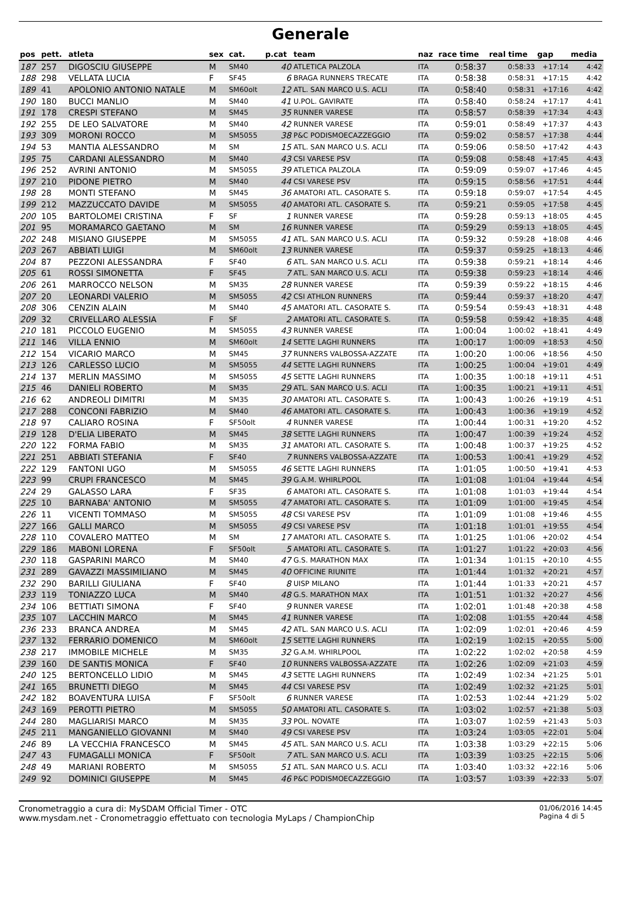Generale
| pos | pett. | atleta | sex | cat. | p.cat | team | naz | race time | real time | gap | media |
| --- | --- | --- | --- | --- | --- | --- | --- | --- | --- | --- | --- |
| 187 | 257 | DIGOSCIU GIUSEPPE | M | SM40 | 40 | ATLETICA PALZOLA | ITA | 0:58:37 | 0:58:33 | +17:14 | 4:42 |
| 188 | 298 | VELLATA LUCIA | F | SF45 | 6 | BRAGA RUNNERS TRECATE | ITA | 0:58:38 | 0:58:31 | +17:15 | 4:42 |
| 189 | 41 | APOLONIO ANTONIO NATALE | M | SM60olt | 12 | ATL. SAN MARCO U.S. ACLI | ITA | 0:58:40 | 0:58:31 | +17:16 | 4:42 |
| 190 | 180 | BUCCI MANLIO | M | SM40 | 41 | U.POL. GAVIRATE | ITA | 0:58:40 | 0:58:24 | +17:17 | 4:41 |
| 191 | 178 | CRESPI STEFANO | M | SM45 | 35 | RUNNER VARESE | ITA | 0:58:57 | 0:58:39 | +17:34 | 4:43 |
| 192 | 255 | DE LEO SALVATORE | M | SM40 | 42 | RUNNER VARESE | ITA | 0:59:01 | 0:58:49 | +17:37 | 4:43 |
| 193 | 309 | MORONI ROCCO | M | SM5055 | 38 | P&C PODISMOECAZZEGGIO | ITA | 0:59:02 | 0:58:57 | +17:38 | 4:44 |
| 194 | 53 | MANTIA ALESSANDRO | M | SM | 15 | ATL. SAN MARCO U.S. ACLI | ITA | 0:59:06 | 0:58:50 | +17:42 | 4:43 |
| 195 | 75 | CARDANI ALESSANDRO | M | SM40 | 43 | CSI VARESE PSV | ITA | 0:59:08 | 0:58:48 | +17:45 | 4:43 |
| 196 | 252 | AVRINI ANTONIO | M | SM5055 | 39 | ATLETICA PALZOLA | ITA | 0:59:09 | 0:59:07 | +17:46 | 4:45 |
| 197 | 210 | PIDONE PIETRO | M | SM40 | 44 | CSI VARESE PSV | ITA | 0:59:15 | 0:58:56 | +17:51 | 4:44 |
| 198 | 28 | MONTI STEFANO | M | SM45 | 36 | AMATORI ATL. CASORATE S. | ITA | 0:59:18 | 0:59:07 | +17:54 | 4:45 |
| 199 | 212 | MAZZUCCATO DAVIDE | M | SM5055 | 40 | AMATORI ATL. CASORATE S. | ITA | 0:59:21 | 0:59:05 | +17:58 | 4:45 |
| 200 | 105 | BARTOLOMEI CRISTINA | F | SF | 1 | RUNNER VARESE | ITA | 0:59:28 | 0:59:13 | +18:05 | 4:45 |
| 201 | 95 | MORAMARCO GAETANO | M | SM | 16 | RUNNER VARESE | ITA | 0:59:29 | 0:59:13 | +18:05 | 4:45 |
| 202 | 248 | MISIANO GIUSEPPE | M | SM5055 | 41 | ATL. SAN MARCO U.S. ACLI | ITA | 0:59:32 | 0:59:28 | +18:08 | 4:46 |
| 203 | 267 | ABBIATI LUIGI | M | SM60olt | 13 | RUNNER VARESE | ITA | 0:59:37 | 0:59:25 | +18:13 | 4:46 |
| 204 | 87 | PEZZONI ALESSANDRA | F | SF40 | 6 | ATL. SAN MARCO U.S. ACLI | ITA | 0:59:38 | 0:59:21 | +18:14 | 4:46 |
| 205 | 61 | ROSSI SIMONETTA | F | SF45 | 7 | ATL. SAN MARCO U.S. ACLI | ITA | 0:59:38 | 0:59:23 | +18:14 | 4:46 |
| 206 | 261 | MARROCCO NELSON | M | SM35 | 28 | RUNNER VARESE | ITA | 0:59:39 | 0:59:22 | +18:15 | 4:46 |
| 207 | 20 | LEONARDI VALERIO | M | SM5055 | 42 | CSI ATHLON RUNNERS | ITA | 0:59:44 | 0:59:37 | +18:20 | 4:47 |
| 208 | 306 | CENZIN ALAIN | M | SM40 | 45 | AMATORI ATL. CASORATE S. | ITA | 0:59:54 | 0:59:43 | +18:31 | 4:48 |
| 209 | 32 | CRIVELLARO ALESSIA | F | SF | 2 | AMATORI ATL. CASORATE S. | ITA | 0:59:58 | 0:59:42 | +18:35 | 4:48 |
| 210 | 181 | PICCOLO EUGENIO | M | SM5055 | 43 | RUNNER VARESE | ITA | 1:00:04 | 1:00:02 | +18:41 | 4:49 |
| 211 | 146 | VILLA ENNIO | M | SM60olt | 14 | SETTE LAGHI RUNNERS | ITA | 1:00:17 | 1:00:09 | +18:53 | 4:50 |
| 212 | 154 | VICARIO MARCO | M | SM45 | 37 | RUNNERS VALBOSSA-AZZATE | ITA | 1:00:20 | 1:00:06 | +18:56 | 4:50 |
| 213 | 126 | CARLESSO LUCIO | M | SM5055 | 44 | SETTE LAGHI RUNNERS | ITA | 1:00:25 | 1:00:04 | +19:01 | 4:49 |
| 214 | 137 | MERLIN MASSIMO | M | SM5055 | 45 | SETTE LAGHI RUNNERS | ITA | 1:00:35 | 1:00:18 | +19:11 | 4:51 |
| 215 | 46 | DANIELI ROBERTO | M | SM35 | 29 | ATL. SAN MARCO U.S. ACLI | ITA | 1:00:35 | 1:00:21 | +19:11 | 4:51 |
| 216 | 62 | ANDREOLI DIMITRI | M | SM35 | 30 | AMATORI ATL. CASORATE S. | ITA | 1:00:43 | 1:00:26 | +19:19 | 4:51 |
| 217 | 288 | CONCONI FABRIZIO | M | SM40 | 46 | AMATORI ATL. CASORATE S. | ITA | 1:00:43 | 1:00:36 | +19:19 | 4:52 |
| 218 | 97 | CALIARO ROSINA | F | SF50olt | 4 | RUNNER VARESE | ITA | 1:00:44 | 1:00:31 | +19:20 | 4:52 |
| 219 | 128 | D'ELIA LIBERATO | M | SM45 | 38 | SETTE LAGHI RUNNERS | ITA | 1:00:47 | 1:00:39 | +19:24 | 4:52 |
| 220 | 122 | FORMA FABIO | M | SM35 | 31 | AMATORI ATL. CASORATE S. | ITA | 1:00:48 | 1:00:37 | +19:25 | 4:52 |
| 221 | 251 | ABBIATI STEFANIA | F | SF40 | 7 | RUNNERS VALBOSSA-AZZATE | ITA | 1:00:53 | 1:00:41 | +19:29 | 4:52 |
| 222 | 129 | FANTONI UGO | M | SM5055 | 46 | SETTE LAGHI RUNNERS | ITA | 1:01:05 | 1:00:50 | +19:41 | 4:53 |
| 223 | 99 | CRUPI FRANCESCO | M | SM45 | 39 | G.A.M. WHIRLPOOL | ITA | 1:01:08 | 1:01:04 | +19:44 | 4:54 |
| 224 | 29 | GALASSO LARA | F | SF35 | 6 | AMATORI ATL. CASORATE S. | ITA | 1:01:08 | 1:01:03 | +19:44 | 4:54 |
| 225 | 10 | BARNABA' ANTONIO | M | SM5055 | 47 | AMATORI ATL. CASORATE S. | ITA | 1:01:09 | 1:01:00 | +19:45 | 4:54 |
| 226 | 11 | VICENTI TOMMASO | M | SM5055 | 48 | CSI VARESE PSV | ITA | 1:01:09 | 1:01:08 | +19:46 | 4:55 |
| 227 | 166 | GALLI MARCO | M | SM5055 | 49 | CSI VARESE PSV | ITA | 1:01:18 | 1:01:01 | +19:55 | 4:54 |
| 228 | 110 | COVALERO MATTEO | M | SM | 17 | AMATORI ATL. CASORATE S. | ITA | 1:01:25 | 1:01:06 | +20:02 | 4:54 |
| 229 | 186 | MABONI LORENA | F | SF50olt | 5 | AMATORI ATL. CASORATE S. | ITA | 1:01:27 | 1:01:22 | +20:03 | 4:56 |
| 230 | 118 | GASPARINI MARCO | M | SM40 | 47 | G.S. MARATHON MAX | ITA | 1:01:34 | 1:01:15 | +20:10 | 4:55 |
| 231 | 289 | GAVAZZI MASSIMILIANO | M | SM45 | 40 | OFFICINE RIUNITE | ITA | 1:01:44 | 1:01:32 | +20:21 | 4:57 |
| 232 | 290 | BARILLI GIULIANA | F | SF40 | 8 | UISP MILANO | ITA | 1:01:44 | 1:01:33 | +20:21 | 4:57 |
| 233 | 119 | TONIAZZO LUCA | M | SM40 | 48 | G.S. MARATHON MAX | ITA | 1:01:51 | 1:01:32 | +20:27 | 4:56 |
| 234 | 106 | BETTIATI SIMONA | F | SF40 | 9 | RUNNER VARESE | ITA | 1:02:01 | 1:01:48 | +20:38 | 4:58 |
| 235 | 107 | LACCHIN MARCO | M | SM45 | 41 | RUNNER VARESE | ITA | 1:02:08 | 1:01:55 | +20:44 | 4:58 |
| 236 | 233 | BRANCA ANDREA | M | SM45 | 42 | ATL. SAN MARCO U.S. ACLI | ITA | 1:02:09 | 1:02:01 | +20:46 | 4:59 |
| 237 | 132 | FERRARIO DOMENICO | M | SM60olt | 15 | SETTE LAGHI RUNNERS | ITA | 1:02:19 | 1:02:15 | +20:55 | 5:00 |
| 238 | 217 | IMMOBILE MICHELE | M | SM35 | 32 | G.A.M. WHIRLPOOL | ITA | 1:02:22 | 1:02:02 | +20:58 | 4:59 |
| 239 | 160 | DE SANTIS MONICA | F | SF40 | 10 | RUNNERS VALBOSSA-AZZATE | ITA | 1:02:26 | 1:02:09 | +21:03 | 4:59 |
| 240 | 125 | BERTONCELLO LIDIO | M | SM45 | 43 | SETTE LAGHI RUNNERS | ITA | 1:02:49 | 1:02:34 | +21:25 | 5:01 |
| 241 | 165 | BRUNETTI DIEGO | M | SM45 | 44 | CSI VARESE PSV | ITA | 1:02:49 | 1:02:32 | +21:25 | 5:01 |
| 242 | 182 | BOAVENTURA LUISA | F | SF50olt | 6 | RUNNER VARESE | ITA | 1:02:53 | 1:02:44 | +21:29 | 5:02 |
| 243 | 169 | PEROTTI PIETRO | M | SM5055 | 50 | AMATORI ATL. CASORATE S. | ITA | 1:03:02 | 1:02:57 | +21:38 | 5:03 |
| 244 | 280 | MAGLIARISI MARCO | M | SM35 | 33 | POL. NOVATE | ITA | 1:03:07 | 1:02:59 | +21:43 | 5:03 |
| 245 | 211 | MANGANIELLO GIOVANNI | M | SM40 | 49 | CSI VARESE PSV | ITA | 1:03:24 | 1:03:05 | +22:01 | 5:04 |
| 246 | 89 | LA VECCHIA FRANCESCO | M | SM45 | 45 | ATL. SAN MARCO U.S. ACLI | ITA | 1:03:38 | 1:03:29 | +22:15 | 5:06 |
| 247 | 43 | FUMAGALLI MONICA | F | SF50olt | 7 | ATL. SAN MARCO U.S. ACLI | ITA | 1:03:39 | 1:03:25 | +22:15 | 5:06 |
| 248 | 49 | MARIANI ROBERTO | M | SM5055 | 51 | ATL. SAN MARCO U.S. ACLI | ITA | 1:03:40 | 1:03:32 | +22:16 | 5:06 |
| 249 | 92 | DOMINICI GIUSEPPE | M | SM45 | 46 | P&C PODISMOECAZZEGGIO | ITA | 1:03:57 | 1:03:39 | +22:33 | 5:07 |
Cronometraggio a cura di: MySDAM Official Timer - OTC
www.mysdam.net - Cronometraggio effettuato con tecnologia MyLaps / ChampionChip
01/06/2016 14:45
Pagina 4 di 5